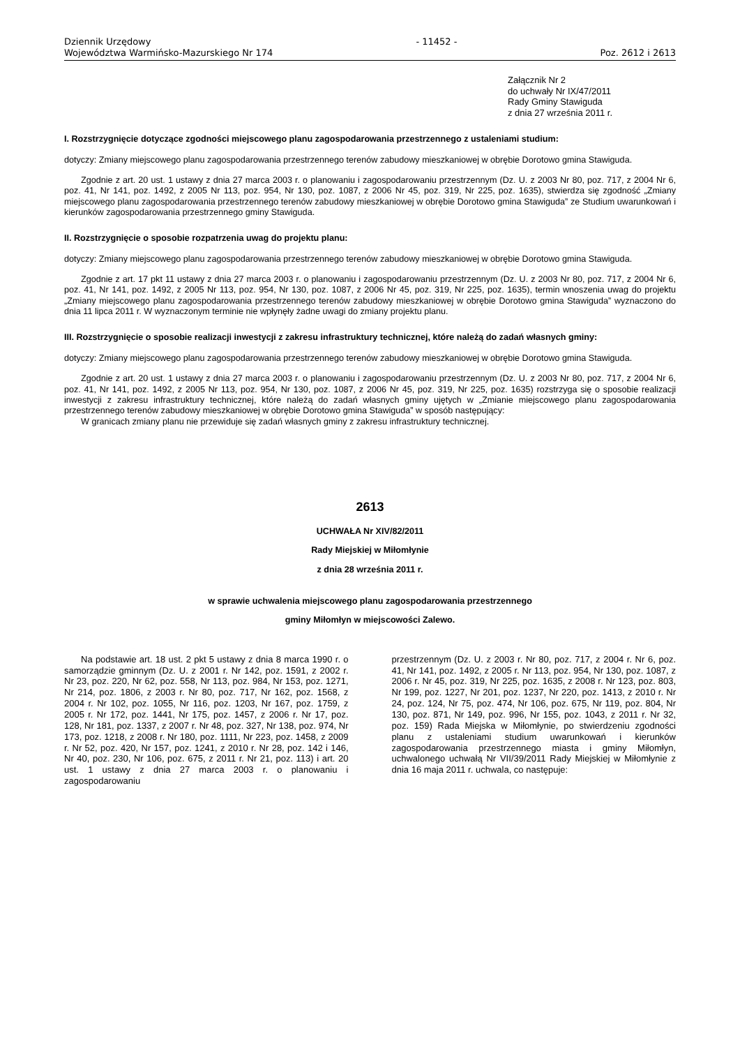Dziennik Urzędowy
Województwa Warmińsko-Mazurskiego Nr 174
- 11452 -
Poz. 2612 i 2613
Załącznik Nr 2
do uchwały Nr IX/47/2011
Rady Gminy Stawiguda
z dnia 27 września 2011 r.
I. Rozstrzygnięcie dotyczące zgodności miejscowego planu zagospodarowania przestrzennego z ustaleniami studium:
dotyczy: Zmiany miejscowego planu zagospodarowania przestrzennego terenów zabudowy mieszkaniowej w obrębie Dorotowo gmina Stawiguda.
Zgodnie z art. 20 ust. 1 ustawy z dnia 27 marca 2003 r. o planowaniu i zagospodarowaniu przestrzennym (Dz. U. z 2003 Nr 80, poz. 717, z 2004 Nr 6, poz. 41, Nr 141, poz. 1492, z 2005 Nr 113, poz. 954, Nr 130, poz. 1087, z 2006 Nr 45, poz. 319, Nr 225, poz. 1635), stwierdza się zgodność „Zmiany miejscowego planu zagospodarowania przestrzennego terenów zabudowy mieszkaniowej w obrębie Dorotowo gmina Stawiguda” ze Studium uwarunkowań i kierunków zagospodarowania przestrzennego gminy Stawiguda.
II. Rozstrzygnięcie o sposobie rozpatrzenia uwag do projektu planu:
dotyczy: Zmiany miejscowego planu zagospodarowania przestrzennego terenów zabudowy mieszkaniowej w obrębie Dorotowo gmina Stawiguda.
Zgodnie z art. 17 pkt 11 ustawy z dnia 27 marca 2003 r. o planowaniu i zagospodarowaniu przestrzennym (Dz. U. z 2003 Nr 80, poz. 717, z 2004 Nr 6, poz. 41, Nr 141, poz. 1492, z 2005 Nr 113, poz. 954, Nr 130, poz. 1087, z 2006 Nr 45, poz. 319, Nr 225, poz. 1635), termin wnoszenia uwag do projektu „Zmiany miejscowego planu zagospodarowania przestrzennego terenów zabudowy mieszkaniowej w obrębie Dorotowo gmina Stawiguda” wyznaczono do dnia 11 lipca 2011 r. W wyznaczonym terminie nie wpłynęły żadne uwagi do zmiany projektu planu.
III. Rozstrzygnięcie o sposobie realizacji inwestycji z zakresu infrastruktury technicznej, które należą do zadań własnych gminy:
dotyczy: Zmiany miejscowego planu zagospodarowania przestrzennego terenów zabudowy mieszkaniowej w obrębie Dorotowo gmina Stawiguda.
Zgodnie z art. 20 ust. 1 ustawy z dnia 27 marca 2003 r. o planowaniu i zagospodarowaniu przestrzennym (Dz. U. z 2003 Nr 80, poz. 717, z 2004 Nr 6, poz. 41, Nr 141, poz. 1492, z 2005 Nr 113, poz. 954, Nr 130, poz. 1087, z 2006 Nr 45, poz. 319, Nr 225, poz. 1635) rozstrzyga się o sposobie realizacji inwestycji z zakresu infrastruktury technicznej, które należą do zadań własnych gminy ujętych w „Zmianie miejscowego planu zagospodarowania przestrzennego terenów zabudowy mieszkaniowej w obrębie Dorotowo gmina Stawiguda” w sposób następujący:
W granicach zmiany planu nie przewiduje się zadań własnych gminy z zakresu infrastruktury technicznej.
2613
UCHWAŁA Nr XIV/82/2011
Rady Miejskiej w Miłomłynie
z dnia 28 września 2011 r.
w sprawie uchwalenia miejscowego planu zagospodarowania przestrzennego
gminy Miłomłyn w miejscowości Zalewo.
Na podstawie art. 18 ust. 2 pkt 5 ustawy z dnia 8 marca 1990 r. o samorządzie gminnym (Dz. U. z 2001 r. Nr 142, poz. 1591, z 2002 r. Nr 23, poz. 220, Nr 62, poz. 558, Nr 113, poz. 984, Nr 153, poz. 1271, Nr 214, poz. 1806, z 2003 r. Nr 80, poz. 717, Nr 162, poz. 1568, z 2004 r. Nr 102, poz. 1055, Nr 116, poz. 1203, Nr 167, poz. 1759, z 2005 r. Nr 172, poz. 1441, Nr 175, poz. 1457, z 2006 r. Nr 17, poz. 128, Nr 181, poz. 1337, z 2007 r. Nr 48, poz. 327, Nr 138, poz. 974, Nr 173, poz. 1218, z 2008 r. Nr 180, poz. 1111, Nr 223, poz. 1458, z 2009 r. Nr 52, poz. 420, Nr 157, poz. 1241, z 2010 r. Nr 28, poz. 142 i 146, Nr 40, poz. 230, Nr 106, poz. 675, z 2011 r. Nr 21, poz. 113) i art. 20 ust. 1 ustawy z dnia 27 marca 2003 r. o planowaniu i zagospodarowaniu
przestrzennym (Dz. U. z 2003 r. Nr 80, poz. 717, z 2004 r. Nr 6, poz. 41, Nr 141, poz. 1492, z 2005 r. Nr 113, poz. 954, Nr 130, poz. 1087, z 2006 r. Nr 45, poz. 319, Nr 225, poz. 1635, z 2008 r. Nr 123, poz. 803, Nr 199, poz. 1227, Nr 201, poz. 1237, Nr 220, poz. 1413, z 2010 r. Nr 24, poz. 124, Nr 75, poz. 474, Nr 106, poz. 675, Nr 119, poz. 804, Nr 130, poz. 871, Nr 149, poz. 996, Nr 155, poz. 1043, z 2011 r. Nr 32, poz. 159) Rada Miejska w Miłomłynie, po stwierdzeniu zgodności planu z ustaleniami studium uwarunkowań i kierunków zagospodarowania przestrzennego miasta i gminy Miłomłyn, uchwalonego uchwałą Nr VII/39/2011 Rady Miejskiej w Miłomłynie z dnia 16 maja 2011 r. uchwala, co następuje: